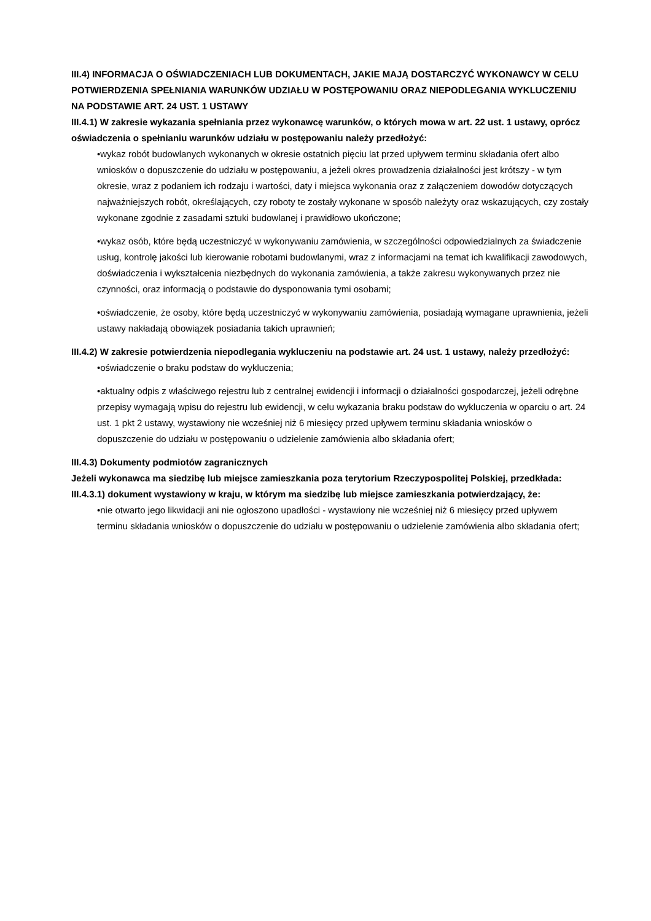III.4) INFORMACJA O OŚWIADCZENIACH LUB DOKUMENTACH, JAKIE MAJĄ DOSTARCZYĆ WYKONAWCY W CELU POTWIERDZENIA SPEŁNIANIA WARUNKÓW UDZIAŁU W POSTĘPOWANIU ORAZ NIEPODLEGANIA WYKLUCZENIU NA PODSTAWIE ART. 24 UST. 1 USTAWY
III.4.1) W zakresie wykazania spełniania przez wykonawcę warunków, o których mowa w art. 22 ust. 1 ustawy, oprócz oświadczenia o spełnianiu warunków udziału w postępowaniu należy przedłożyć:
•wykaz robót budowlanych wykonanych w okresie ostatnich pięciu lat przed upływem terminu składania ofert albo wniosków o dopuszczenie do udziału w postępowaniu, a jeżeli okres prowadzenia działalności jest krótszy - w tym okresie, wraz z podaniem ich rodzaju i wartości, daty i miejsca wykonania oraz z załączeniem dowodów dotyczących najważniejszych robót, określających, czy roboty te zostały wykonane w sposób należyty oraz wskazujących, czy zostały wykonane zgodnie z zasadami sztuki budowlanej i prawidłowo ukończone;
•wykaz osób, które będą uczestniczyć w wykonywaniu zamówienia, w szczególności odpowiedzialnych za świadczenie usług, kontrolę jakości lub kierowanie robotami budowlanymi, wraz z informacjami na temat ich kwalifikacji zawodowych, doświadczenia i wykształcenia niezbędnych do wykonania zamówienia, a także zakresu wykonywanych przez nie czynności, oraz informacją o podstawie do dysponowania tymi osobami;
•oświadczenie, że osoby, które będą uczestniczyć w wykonywaniu zamówienia, posiadają wymagane uprawnienia, jeżeli ustawy nakładają obowiązek posiadania takich uprawnień;
III.4.2) W zakresie potwierdzenia niepodlegania wykluczeniu na podstawie art. 24 ust. 1 ustawy, należy przedłożyć:
•oświadczenie o braku podstaw do wykluczenia;
•aktualny odpis z właściwego rejestru lub z centralnej ewidencji i informacji o działalności gospodarczej, jeżeli odrębne przepisy wymagają wpisu do rejestru lub ewidencji, w celu wykazania braku podstaw do wykluczenia w oparciu o art. 24 ust. 1 pkt 2 ustawy, wystawiony nie wcześniej niż 6 miesięcy przed upływem terminu składania wniosków o dopuszczenie do udziału w postępowaniu o udzielenie zamówienia albo składania ofert;
III.4.3) Dokumenty podmiotów zagranicznych
Jeżeli wykonawca ma siedzibę lub miejsce zamieszkania poza terytorium Rzeczypospolitej Polskiej, przedkłada:
III.4.3.1) dokument wystawiony w kraju, w którym ma siedzibę lub miejsce zamieszkania potwierdzający, że:
•nie otwarto jego likwidacji ani nie ogłoszono upadłości - wystawiony nie wcześniej niż 6 miesięcy przed upływem terminu składania wniosków o dopuszczenie do udziału w postępowaniu o udzielenie zamówienia albo składania ofert;